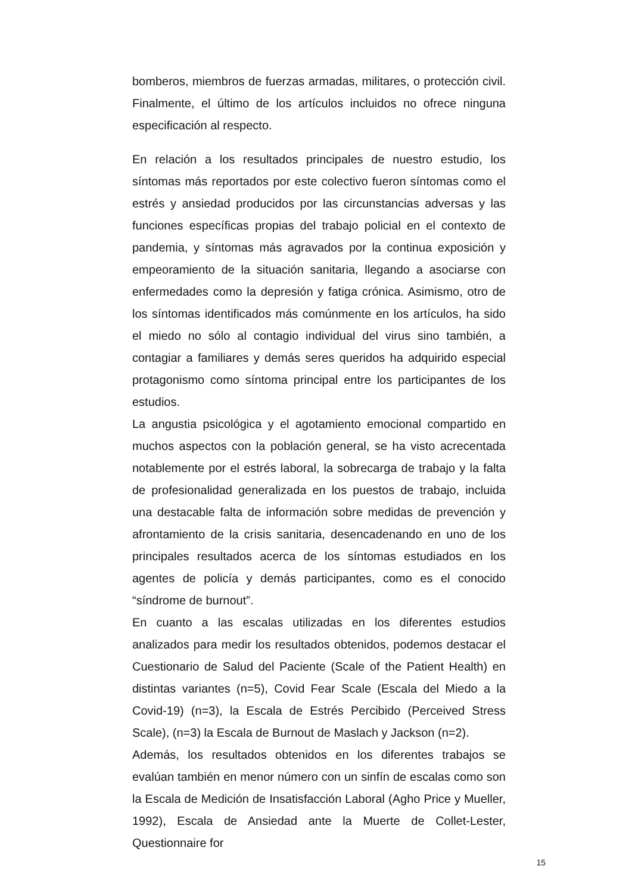bomberos, miembros de fuerzas armadas, militares, o protección civil. Finalmente, el último de los artículos incluidos no ofrece ninguna especificación al respecto.
En relación a los resultados principales de nuestro estudio, los síntomas más reportados por este colectivo fueron síntomas como el estrés y ansiedad producidos por las circunstancias adversas y las funciones específicas propias del trabajo policial en el contexto de pandemia, y síntomas más agravados por la continua exposición y empeoramiento de la situación sanitaria, llegando a asociarse con enfermedades como la depresión y fatiga crónica. Asimismo, otro de los síntomas identificados más comúnmente en los artículos, ha sido el miedo no sólo al contagio individual del virus sino también, a contagiar a familiares y demás seres queridos ha adquirido especial protagonismo como síntoma principal entre los participantes de los estudios.
La angustia psicológica y el agotamiento emocional compartido en muchos aspectos con la población general, se ha visto acrecentada notablemente por el estrés laboral, la sobrecarga de trabajo y la falta de profesionalidad generalizada en los puestos de trabajo, incluida una destacable falta de información sobre medidas de prevención y afrontamiento de la crisis sanitaria, desencadenando en uno de los principales resultados acerca de los síntomas estudiados en los agentes de policía y demás participantes, como es el conocido “síndrome de burnout”.
En cuanto a las escalas utilizadas en los diferentes estudios analizados para medir los resultados obtenidos, podemos destacar el Cuestionario de Salud del Paciente (Scale of the Patient Health) en distintas variantes (n=5), Covid Fear Scale (Escala del Miedo a la Covid-19) (n=3), la Escala de Estrés Percibido (Perceived Stress Scale), (n=3) la Escala de Burnout de Maslach y Jackson (n=2).
Además, los resultados obtenidos en los diferentes trabajos se evalúan también en menor número con un sinfín de escalas como son la Escala de Medición de Insatisfacción Laboral (Agho Price y Mueller, 1992), Escala de Ansiedad ante la Muerte de Collet-Lester, Questionnaire for
15